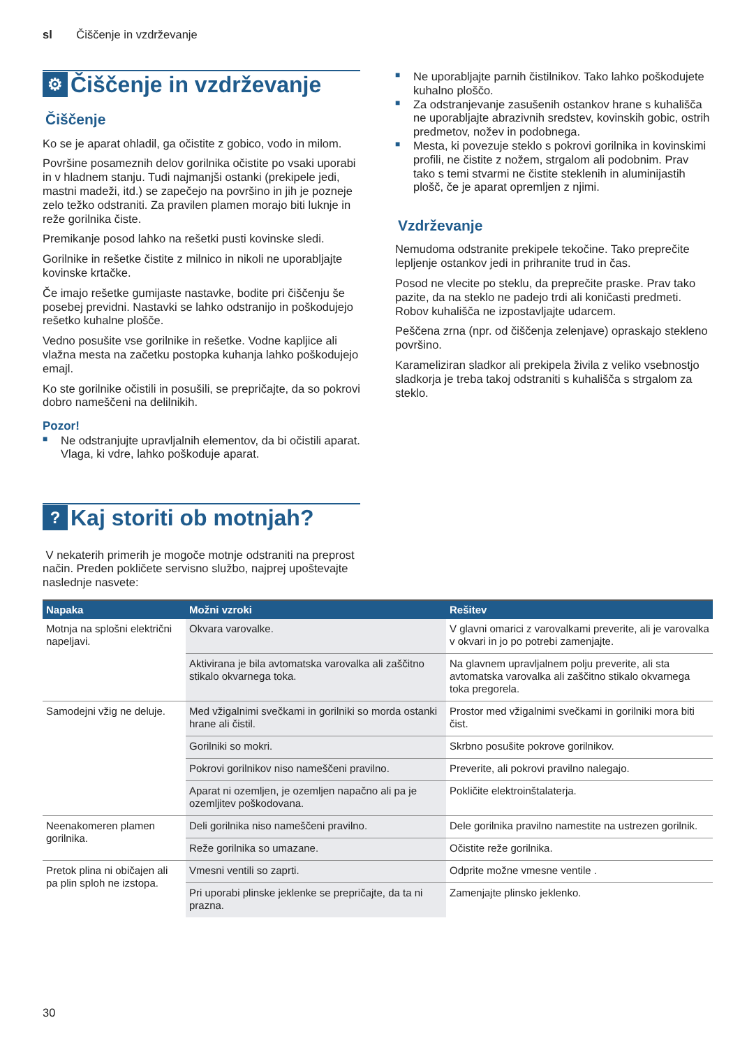sl Čiščenje in vzdrževanje
⚙ Čiščenje in vzdrževanje
Čiščenje
Ko se je aparat ohladil, ga očistite z gobico, vodo in milom.
Površine posameznih delov gorilnika očistite po vsaki uporabi in v hladnem stanju. Tudi najmanjši ostanki (prekipele jedi, mastni madeži, itd.) se zapečejo na površino in jih je pozneje zelo težko odstraniti. Za pravilen plamen morajo biti luknje in reže gorilnika čiste.
Premikanje posod lahko na rešetki pusti kovinske sledi.
Gorilnike in rešetke čistite z milnico in nikoli ne uporabljajte kovinske krtačke.
Če imajo rešetke gumijaste nastavke, bodite pri čiščenju še posebej previdni. Nastavki se lahko odstranijo in poškodujejo rešetko kuhalne plošče.
Vedno posušite vse gorilnike in rešetke. Vodne kapljice ali vlažna mesta na začetku postopka kuhanja lahko poškodujejo emajl.
Ko ste gorilnike očistili in posušili, se prepričajte, da so pokrovi dobro nameščeni na delilnikih.
Pozor!
■ Ne odstranjujte upravljalnih elementov, da bi očistili aparat. Vlaga, ki vdre, lahko poškoduje aparat.
■ Ne uporabljajte parnih čistilnikov. Tako lahko poškodujete kuhalno ploščo.
■ Za odstranjevanje zasušenih ostankov hrane s kuhališča ne uporabljajte abrazivnih sredstev, kovinskih gobic, ostrih predmetov, nožev in podobnega.
■ Mesta, ki povezuje steklo s pokrovi gorilnika in kovinskimi profili, ne čistite z nožem, strgalom ali podobnim. Prav tako s temi stvarmi ne čistite steklenih in aluminijastih plošč, če je aparat opremljen z njimi.
Vzdrževanje
Nemudoma odstranite prekipele tekočine. Tako preprečite lepljenje ostankov jedi in prihranite trud in čas.
Posod ne vlecite po steklu, da preprečite praske. Prav tako pazite, da na steklo ne padejo trdi ali koničasti predmeti. Robov kuhališča ne izpostavljajte udarcem.
Peščena zrna (npr. od čiščenja zelenjave) opraskajo stekleno površino.
Karameliziran sladkor ali prekipela živila z veliko vsebnostjo sladkorja je treba takoj odstraniti s kuhališča s strgalom za steklo.
? Kaj storiti ob motnjah?
V nekaterih primerih je mogoče motnje odstraniti na preprost način. Preden pokličete servisno službo, najprej upoštevajte naslednje nasvete:
| Napaka | Možni vzroki | Rešitev |
| --- | --- | --- |
| Motnja na splošni električni napeljavi. | Okvara varovalke. | V glavni omarici z varovalkami preverite, ali je varovalka v okvari in jo po potrebi zamenjajte. |
| | Aktivirana je bila avtomatska varovalka ali zaščitno stikalo okvarnega toka. | Na glavnem upravljalnem polju preverite, ali sta avtomatska varovalka ali zaščitno stikalo okvarnega toka pregorela. |
| Samodejni vžig ne deluje. | Med vžigalnimi svečkami in gorilniki so morda ostanki hrane ali čistil. | Prostor med vžigalnimi svečkami in gorilniki mora biti čist. |
| | Gorilniki so mokri. | Skrbno posušite pokrove gorilnikov. |
| | Pokrovi gorilnikov niso nameščeni pravilno. | Preverite, ali pokrovi pravilno nalegajo. |
| | Aparat ni ozemljen, je ozemljen napačno ali pa je ozemljitev poškodovana. | Pokličite elektroinštalaterja. |
| Neenakomeren plamen gorilnika. | Deli gorilnika niso nameščeni pravilno. | Dele gorilnika pravilno namestite na ustrezen gorilnik. |
| | Reže gorilnika so umazane. | Očistite reže gorilnika. |
| Pretok plina ni običajen ali pa plin sploh ne izstopa. | Vmesni ventili so zaprti. | Odprite možne vmesne ventile . |
| | Pri uporabi plinske jeklenke se prepričajte, da ta ni prazna. | Zamenjajte plinsko jeklenko. |
30